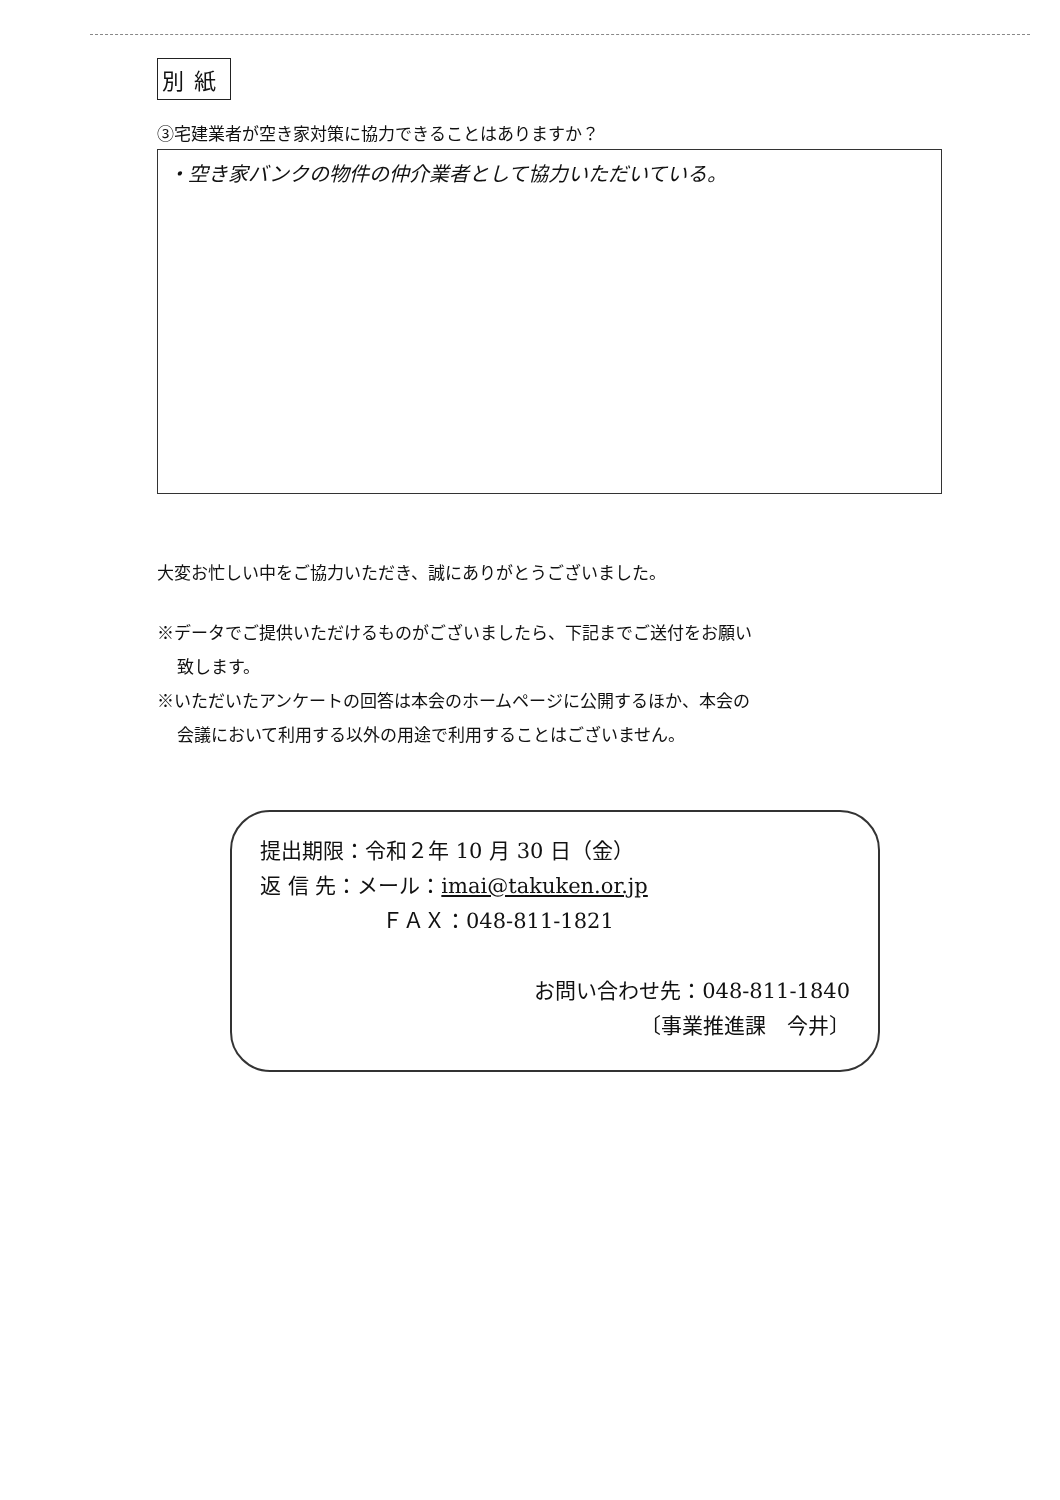別紙
③宅建業者が空き家対策に協力できることはありますか？
・空き家バンクの物件の仲介業者として協力いただいている。
大変お忙しい中をご協力いただき、誠にありがとうございました。
※データでご提供いただけるものがございましたら、下記までご送付をお願い
致します。
※いただいたアンケートの回答は本会のホームページに公開するほか、本会の
会議において利用する以外の用途で利用することはございません。
提出期限：令和２年 10 月 30 日（金）
返 信 先：メール：imai@takuken.or.jp
ＦＡＸ：048-811-1821
お問い合わせ先：048-811-1840
〔事業推進課　今井〕